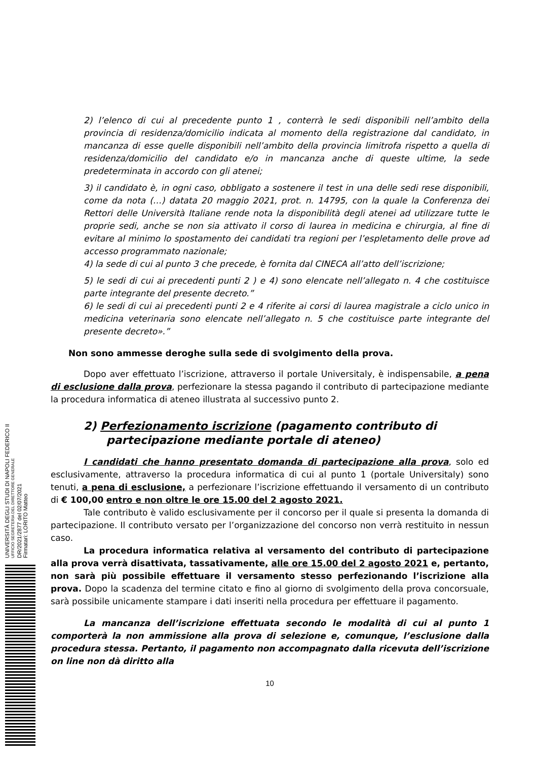UNIVERSITÀ DEGLI STUDI DI NAPOLI FEDERICO II
UFFICIO SEGRETERIA DEL DIRETTORE GENERALE
DR/2021/2877 del 02/07/2021
Firmatari: LORITO Matteo
2) l’elenco di cui al precedente punto 1 , conterrà le sedi disponibili nell’ambito della provincia di residenza/domicilio indicata al momento della registrazione dal candidato, in mancanza di esse quelle disponibili nell’ambito della provincia limitrofa rispetto a quella di residenza/domicilio del candidato e/o in mancanza anche di queste ultime, la sede predeterminata in accordo con gli atenei;
3) il candidato è, in ogni caso, obbligato a sostenere il test in una delle sedi rese disponibili, come da nota (…) datata 20 maggio 2021, prot. n. 14795, con la quale la Conferenza dei Rettori delle Università Italiane rende nota la disponibilità degli atenei ad utilizzare tutte le proprie sedi, anche se non sia attivato il corso di laurea in medicina e chirurgia, al fine di evitare al minimo lo spostamento dei candidati tra regioni per l’espletamento delle prove ad accesso programmato nazionale;
4) la sede di cui al punto 3 che precede, è fornita dal CINECA all’atto dell’iscrizione;
5) le sedi di cui ai precedenti punti 2 ) e 4) sono elencate nell’allegato n. 4 che costituisce parte integrante del presente decreto.”
6) le sedi di cui ai precedenti punti 2 e 4 riferite ai corsi di laurea magistrale a ciclo unico in medicina veterinaria sono elencate nell’allegato n. 5 che costituisce parte integrante del presente decreto».”
Non sono ammesse deroghe sulla sede di svolgimento della prova.
Dopo aver effettuato l’iscrizione, attraverso il portale Universitaly, è indispensabile, a pena di esclusione dalla prova, perfezionare la stessa pagando il contributo di partecipazione mediante la procedura informatica di ateneo illustrata al successivo punto 2.
2) Perfezionamento iscrizione (pagamento contributo di partecipazione mediante portale di ateneo)
I candidati che hanno presentato domanda di partecipazione alla prova, solo ed esclusivamente, attraverso la procedura informatica di cui al punto 1 (portale Universitaly) sono tenuti, a pena di esclusione, a perfezionare l’iscrizione effettuando il versamento di un contributo di € 100,00 entro e non oltre le ore 15.00 del 2 agosto 2021.
Tale contributo è valido esclusivamente per il concorso per il quale si presenta la domanda di partecipazione. Il contributo versato per l’organizzazione del concorso non verrà restituito in nessun caso.
La procedura informatica relativa al versamento del contributo di partecipazione alla prova verrà disattivata, tassativamente, alle ore 15.00 del 2 agosto 2021 e, pertanto, non sarà più possibile effettuare il versamento stesso perfezionando l’iscrizione alla prova. Dopo la scadenza del termine citato e fino al giorno di svolgimento della prova concorsuale, sarà possibile unicamente stampare i dati inseriti nella procedura per effettuare il pagamento.
La mancanza dell’iscrizione effettuata secondo le modalità di cui al punto 1 comporterà la non ammissione alla prova di selezione e, comunque, l’esclusione dalla procedura stessa. Pertanto, il pagamento non accompagnato dalla ricevuta dell’iscrizione on line non dà diritto alla
10